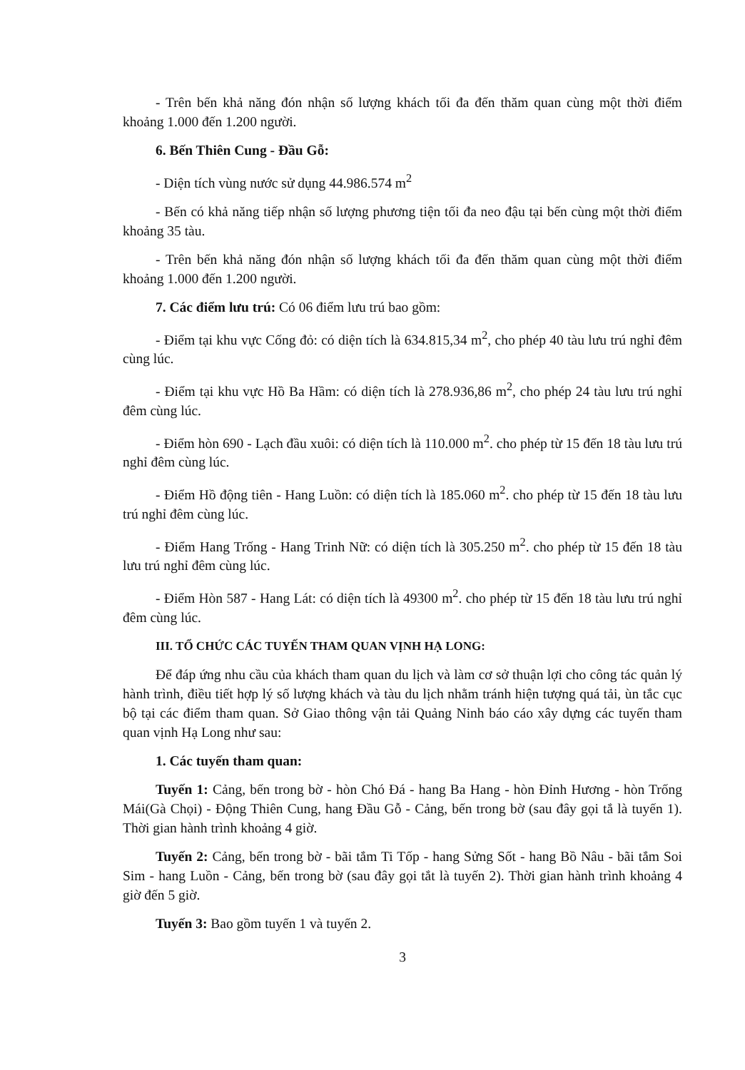- Trên bến khả năng đón nhận số lượng khách tối đa đến thăm quan cùng một thời điểm khoảng 1.000 đến 1.200 người.
6. Bến Thiên Cung - Đầu Gỗ:
- Diện tích vùng nước sử dụng 44.986.574 m<sup>2</sup>
- Bến có khả năng tiếp nhận số lượng phương tiện tối đa neo đậu tại bến cùng một thời điểm khoảng 35 tàu.
- Trên bến khả năng đón nhận số lượng khách tối đa đến thăm quan cùng một thời điểm khoảng 1.000 đến 1.200 người.
7. Các điểm lưu trú: Có 06 điểm lưu trú bao gồm:
- Điểm tại khu vực Cống đỏ: có diện tích là 634.815,34 m<sup>2</sup>, cho phép 40 tàu lưu trú nghỉ đêm cùng lúc.
- Điểm tại khu vực Hồ Ba Hầm: có diện tích là 278.936,86 m<sup>2</sup>, cho phép 24 tàu lưu trú nghỉ đêm cùng lúc.
- Điểm hòn 690 - Lạch đầu xuôi: có diện tích là 110.000 m<sup>2</sup>. cho phép từ 15 đến 18 tàu lưu trú nghỉ đêm cùng lúc.
- Điểm Hồ động tiên - Hang Luồn: có diện tích là 185.060 m<sup>2</sup>. cho phép từ 15 đến 18 tàu lưu trú nghỉ đêm cùng lúc.
- Điểm Hang Trống - Hang Trinh Nữ: có diện tích là 305.250 m<sup>2</sup>. cho phép từ 15 đến 18 tàu lưu trú nghỉ đêm cùng lúc.
- Điểm Hòn 587 - Hang Lát: có diện tích là 49300 m<sup>2</sup>. cho phép từ 15 đến 18 tàu lưu trú nghỉ đêm cùng lúc.
III. TỔ CHỨC CÁC TUYẾN THAM QUAN VỊNH HẠ LONG:
Để đáp ứng nhu cầu của khách tham quan du lịch và làm cơ sở thuận lợi cho công tác quản lý hành trình, điều tiết hợp lý số lượng khách và tàu du lịch nhằm tránh hiện tượng quá tải, ùn tắc cục bộ tại các điểm tham quan. Sở Giao thông vận tải Quảng Ninh báo cáo xây dựng các tuyến tham quan vịnh Hạ Long như sau:
1. Các tuyến tham quan:
Tuyến 1: Cảng, bến trong bờ - hòn Chó Đá - hang Ba Hang - hòn Đỉnh Hương - hòn Trống Mái(Gà Chọi) - Động Thiên Cung, hang Đầu Gỗ - Cảng, bến trong bờ (sau đây gọi tắ là tuyến 1). Thời gian hành trình khoảng 4 giờ.
Tuyến 2: Cảng, bến trong bờ - bãi tắm Ti Tốp - hang Sửng Sốt - hang Bồ Nâu - bãi tắm Soi Sim - hang Luồn - Cảng, bến trong bờ (sau đây gọi tắt là tuyến 2). Thời gian hành trình khoảng 4 giờ đến 5 giờ.
Tuyến 3: Bao gồm tuyến 1 và tuyến 2.
3